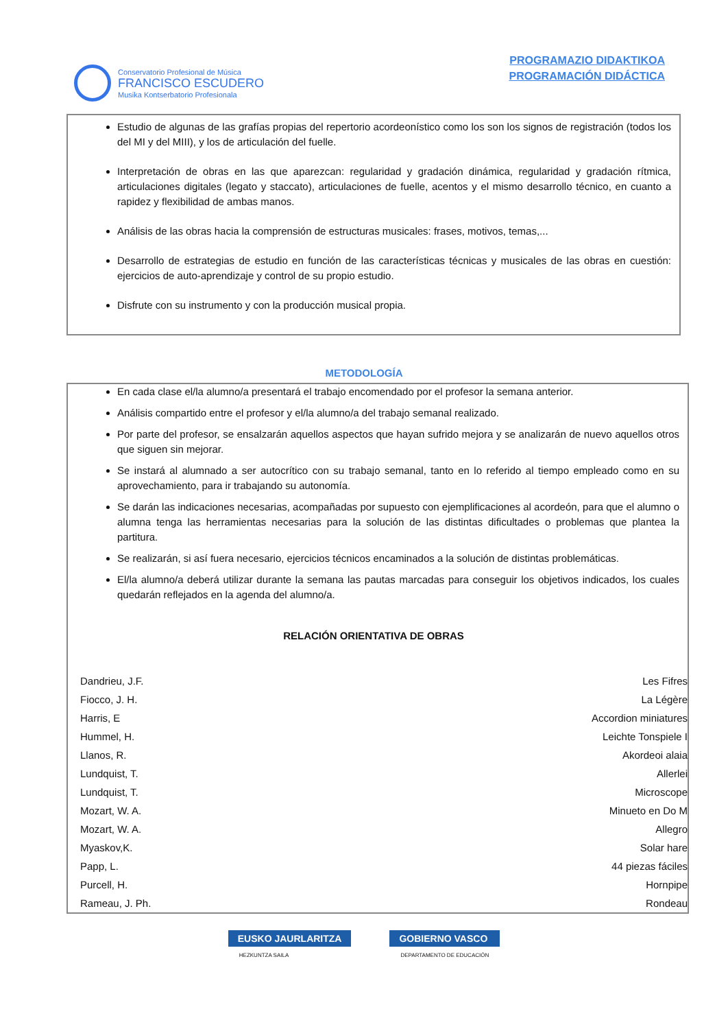Conservatorio Profesional de Música
FRANCISCO ESCUDERO
Musika Kontserbatorio Profesionala
PROGRAMAZIO DIDAKTIKOA
PROGRAMACIÓN DIDÁCTICA
Estudio de algunas de las grafías propias del repertorio acordeonístico como los son los signos de registración (todos los del MI y del MIII), y los de articulación del fuelle.
Interpretación de obras en las que aparezcan: regularidad y gradación dinámica, regularidad y gradación rítmica, articulaciones digitales (legato y staccato), articulaciones de fuelle, acentos y el mismo desarrollo técnico, en cuanto a rapidez y flexibilidad de ambas manos.
Análisis de las obras hacia la comprensión de estructuras musicales: frases, motivos, temas,...
Desarrollo de estrategias de estudio en función de las características técnicas y musicales de las obras en cuestión: ejercicios de auto-aprendizaje y control de su propio estudio.
Disfrute con su instrumento y con la producción musical propia.
METODOLOGÍA
En cada clase el/la alumno/a presentará el trabajo encomendado por el profesor la semana anterior.
Análisis compartido entre el profesor y el/la alumno/a del trabajo semanal realizado.
Por parte del profesor, se ensalzarán aquellos aspectos que hayan sufrido mejora y se analizarán de nuevo aquellos otros que siguen sin mejorar.
Se instará al alumnado a ser autocrítico con su trabajo semanal, tanto en lo referido al tiempo empleado como en su aprovechamiento, para ir trabajando su autonomía.
Se darán las indicaciones necesarias, acompañadas por supuesto con ejemplificaciones al acordeón, para que el alumno o alumna tenga las herramientas necesarias para la solución de las distintas dificultades o problemas que plantea la partitura.
Se realizarán, si así fuera necesario, ejercicios técnicos encaminados a la solución de distintas problemáticas.
El/la alumno/a deberá utilizar durante la semana las pautas marcadas para conseguir los objetivos indicados, los cuales quedarán reflejados en la agenda del alumno/a.
RELACIÓN ORIENTATIVA DE OBRAS
| Dandrieu, J.F. | Les Fifres |
| Fiocco, J. H. | La Légère |
| Harris, E | Accordion miniatures |
| Hummel, H. | Leichte Tonspiele I |
| Llanos, R. | Akordeoi alaia |
| Lundquist, T. | Allerlei |
| Lundquist, T. | Microscope |
| Mozart, W. A. | Minueto en Do M |
| Mozart, W. A. | Allegro |
| Myaskov,K. | Solar hare |
| Papp, L. | 44 piezas fáciles |
| Purcell, H. | Hornpipe |
| Rameau, J. Ph. | Rondeau |
EUSKO JAURLARITZA
HEZKUNTZA SAILA
GOBIERNO VASCO
DEPARTAMENTO DE EDUCACIÓN